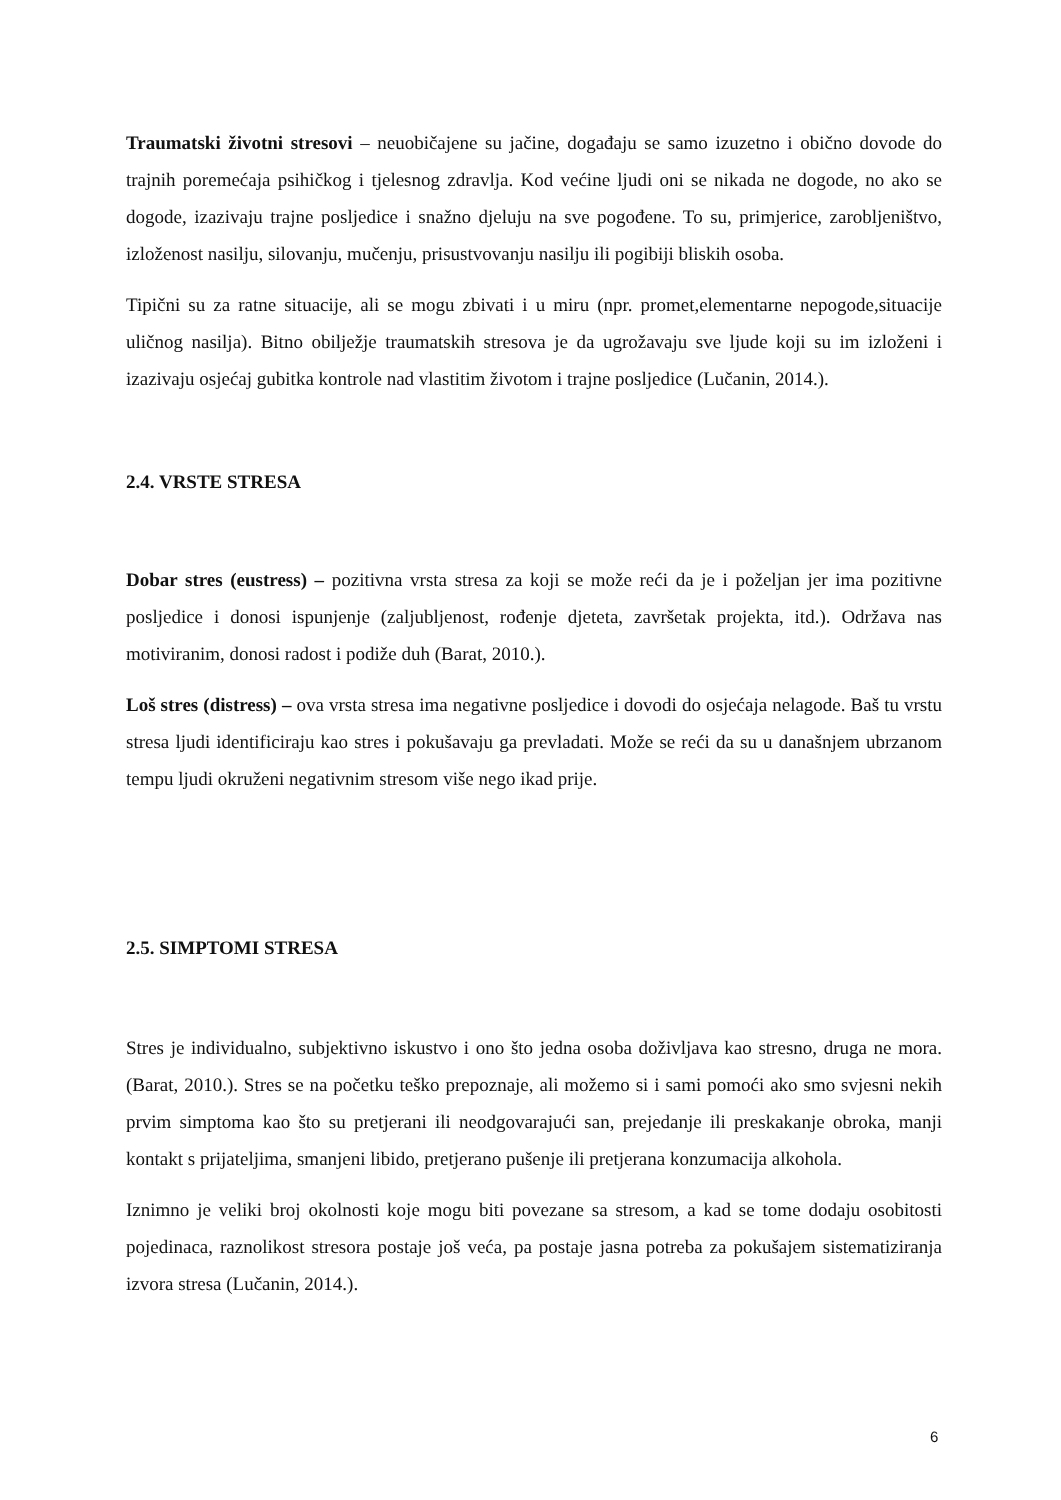Traumatski životni stresovi – neuobičajene su jačine, događaju se samo izuzetno i obično dovode do trajnih poremećaja psihičkog i tjelesnog zdravlja. Kod većine ljudi oni se nikada ne dogode, no ako se dogode, izazivaju trajne posljedice i snažno djeluju na sve pogođene. To su, primjerice, zarobljeništvo, izloženost nasilju, silovanju, mučenju, prisustvovanju nasilju ili pogibiji bliskih osoba.
Tipični su za ratne situacije, ali se mogu zbivati i u miru (npr. promet,elementarne nepogode,situacije uličnog nasilja). Bitno obilježje traumatskih stresova je da ugrožavaju sve ljude koji su im izloženi i izazivaju osjećaj gubitka kontrole nad vlastitim životom i trajne posljedice (Lučanin, 2014.).
2.4. VRSTE STRESA
Dobar stres (eustress) – pozitivna vrsta stresa za koji se može reći da je i poželjan jer ima pozitivne posljedice i donosi ispunjenje (zaljubljenost, rođenje djeteta, završetak projekta, itd.). Održava nas motiviranim, donosi radost i podiže duh (Barat, 2010.).
Loš stres (distress) – ova vrsta stresa ima negativne posljedice i dovodi do osjećaja nelagode. Baš tu vrstu stresa ljudi identificiraju kao stres i pokušavaju ga prevladati. Može se reći da su u današnjem ubrzanom tempu ljudi okruženi negativnim stresom više nego ikad prije.
2.5. SIMPTOMI STRESA
Stres je individualno, subjektivno iskustvo i ono što jedna osoba doživljava kao stresno, druga ne mora. (Barat, 2010.). Stres se na početku teško prepoznaje, ali možemo si i sami pomoći ako smo svjesni nekih prvim simptoma kao što su pretjerani ili neodgovarajući san, prejedanje ili preskakanje obroka, manji kontakt s prijateljima, smanjeni libido, pretjerano pušenje ili pretjerana konzumacija alkohola.
Iznimno je veliki broj okolnosti koje mogu biti povezane sa stresom, a kad se tome dodaju osobitosti pojedinaca, raznolikost stresora postaje još veća, pa postaje jasna potreba za pokušajem sistematiziranja izvora stresa (Lučanin, 2014.).
6